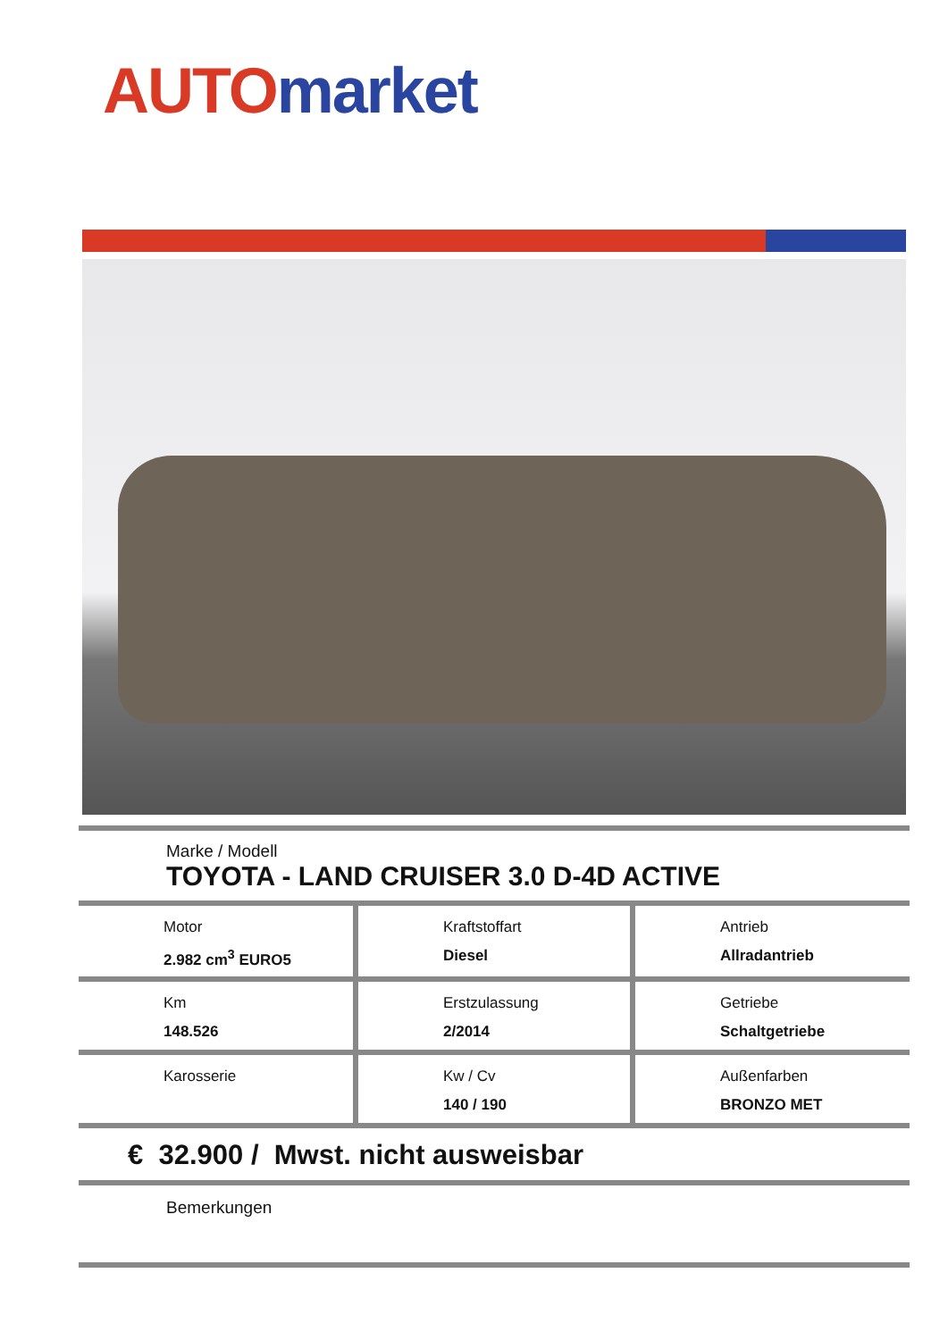AUTO market
Marke / Modell
TOYOTA - LAND CRUISER 3.0 D-4D ACTIVE
| Motor 2.982 cm<sup>3</sup> EURO5 | Kraftstoffart Diesel | Antrieb Allradantrieb |
| Km 148.526 | Erstzulassung 2/2014 | Getriebe Schaltgetriebe |
| Karosserie | Kw / Cv 140 / 190 | Außenfarben BRONZO MET |
€ 32.900 / Mwst. nicht ausweisbar
Bemerkungen